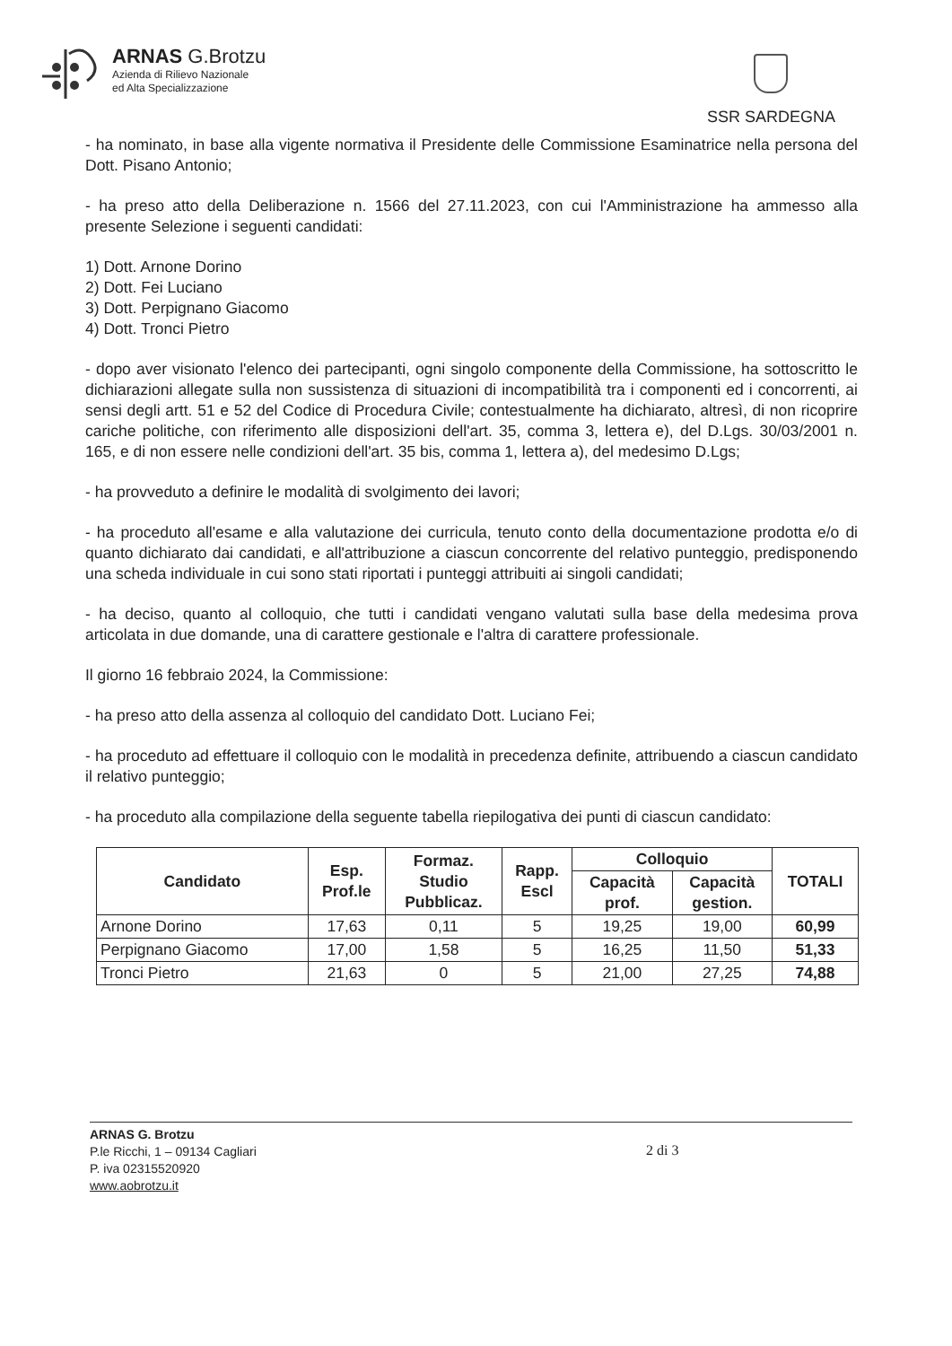ARNAS G.Brotzu
Azienda di Rilievo Nazionale
ed Alta Specializzazione
SSR SARDEGNA
- ha nominato, in base alla vigente normativa il Presidente delle Commissione Esaminatrice nella persona del Dott. Pisano Antonio;
- ha preso atto della Deliberazione n. 1566 del 27.11.2023, con cui l'Amministrazione ha ammesso alla presente Selezione i seguenti candidati:
1) Dott. Arnone Dorino
2) Dott. Fei Luciano
3) Dott. Perpignano Giacomo
4) Dott. Tronci Pietro
- dopo aver visionato l'elenco dei partecipanti, ogni singolo componente della Commissione, ha sottoscritto le dichiarazioni allegate sulla non sussistenza di situazioni di incompatibilità tra i componenti ed i concorrenti, ai sensi degli artt. 51 e 52 del Codice di Procedura Civile; contestualmente ha dichiarato, altresì, di non ricoprire cariche politiche, con riferimento alle disposizioni dell'art. 35, comma 3, lettera e), del D.Lgs. 30/03/2001 n. 165, e di non essere nelle condizioni dell'art. 35 bis, comma 1, lettera a), del medesimo D.Lgs;
- ha provveduto a definire le modalità di svolgimento dei lavori;
- ha proceduto all'esame e alla valutazione dei curricula, tenuto conto della documentazione prodotta e/o di quanto dichiarato dai candidati, e all'attribuzione a ciascun concorrente del relativo punteggio, predisponendo una scheda individuale in cui sono stati riportati i punteggi attribuiti ai singoli candidati;
- ha deciso, quanto al colloquio, che tutti i candidati vengano valutati sulla base della medesima prova articolata in due domande, una di carattere gestionale e l'altra di carattere professionale.
Il giorno 16 febbraio 2024, la Commissione:
- ha preso atto della assenza al colloquio del candidato Dott. Luciano Fei;
- ha proceduto ad effettuare il colloquio con le modalità in precedenza definite, attribuendo a ciascun candidato il relativo punteggio;
- ha proceduto alla compilazione della seguente tabella riepilogativa dei punti di ciascun candidato:
| Candidato | Esp. Prof.le | Formaz. Studio Pubblicaz. | Rapp. Escl | Colloquio | | TOTALI |
| --- | --- | --- | --- | --- | --- | --- |
| | | | | Capacità prof. | Capacità gestion. | |
| Arnone Dorino | 17,63 | 0,11 | 5 | 19,25 | 19,00 | 60,99 |
| Perpignano Giacomo | 17,00 | 1,58 | 5 | 16,25 | 11,50 | 51,33 |
| Tronci Pietro | 21,63 | 0 | 5 | 21,00 | 27,25 | 74,88 |
ARNAS G. Brotzu
P.le Ricchi, 1 – 09134 Cagliari
P. iva 02315520920
www.aobrotzu.it
2 di 3